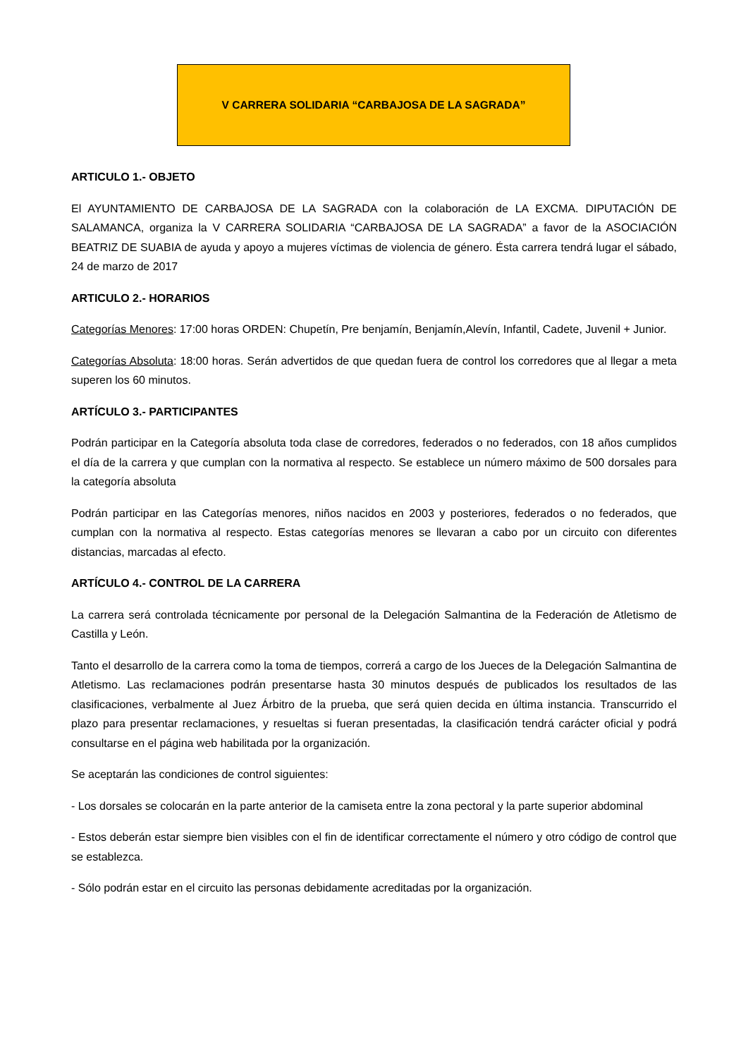V CARRERA SOLIDARIA “CARBAJOSA DE LA SAGRADA”
ARTICULO 1.- OBJETO
El AYUNTAMIENTO DE CARBAJOSA DE LA SAGRADA con la colaboración de LA EXCMA. DIPUTACIÓN DE SALAMANCA, organiza la V CARRERA SOLIDARIA “CARBAJOSA DE LA SAGRADA” a favor de la ASOCIACIÓN BEATRIZ DE SUABIA de ayuda y apoyo a mujeres víctimas de violencia de género. Ésta carrera tendrá lugar el sábado, 24 de marzo de 2017
ARTICULO 2.- HORARIOS
Categorías Menores: 17:00 horas ORDEN: Chupetín, Pre benjamín, Benjamín,Alevín, Infantil, Cadete, Juvenil + Junior.
Categorías Absoluta: 18:00 horas. Serán advertidos de que quedan fuera de control los corredores que al llegar a meta superen los 60 minutos.
ARTÍCULO 3.- PARTICIPANTES
Podrán participar en la Categoría absoluta toda clase de corredores, federados o no federados, con 18 años cumplidos el día de la carrera y que cumplan con la normativa al respecto. Se establece un número máximo de 500 dorsales para la categoría absoluta
Podrán participar en las Categorías menores, niños nacidos en 2003 y posteriores, federados o no federados, que cumplan con la normativa al respecto. Estas categorías menores se llevaran a cabo por un circuito con diferentes distancias, marcadas al efecto.
ARTÍCULO 4.- CONTROL DE LA CARRERA
La carrera será controlada técnicamente por personal de la Delegación Salmantina de la Federación de Atletismo de Castilla y León.
Tanto el desarrollo de la carrera como la toma de tiempos, correrá a cargo de los Jueces de la Delegación Salmantina de Atletismo. Las reclamaciones podrán presentarse hasta 30 minutos después de publicados los resultados de las clasificaciones, verbalmente al Juez Árbitro de la prueba, que será quien decida en última instancia. Transcurrido el plazo para presentar reclamaciones, y resueltas si fueran presentadas, la clasificación tendrá carácter oficial y podrá consultarse en el página web habilitada por la organización.
Se aceptarán las condiciones de control siguientes:
- Los dorsales se colocarán en la parte anterior de la camiseta entre la zona pectoral y la parte superior abdominal
- Estos deberán estar siempre bien visibles con el fin de identificar correctamente el número y otro código de control que se establezca.
- Sólo podrán estar en el circuito las personas debidamente acreditadas por la organización.